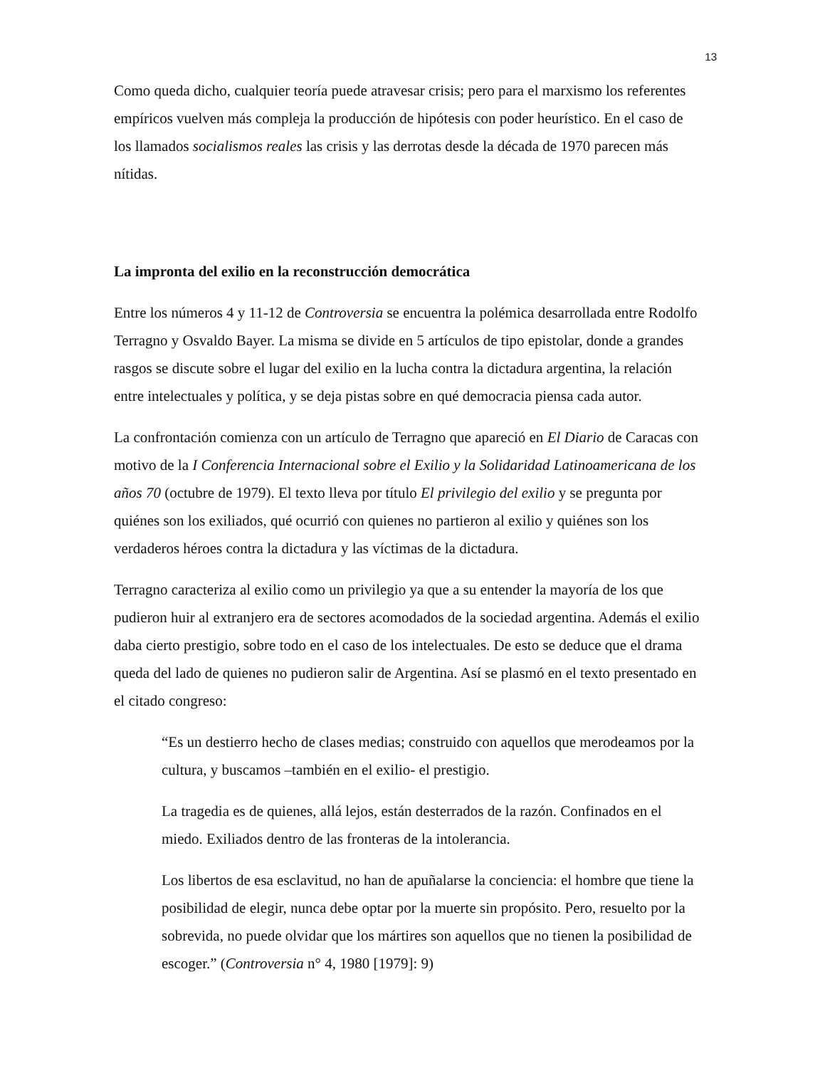13
Como queda dicho, cualquier teoría puede atravesar crisis; pero para el marxismo los referentes empíricos vuelven más compleja la producción de hipótesis con poder heurístico. En el caso de los llamados socialismos reales las crisis y las derrotas desde la década de 1970 parecen más nítidas.
La impronta del exilio en la reconstrucción democrática
Entre los números 4 y 11-12 de Controversia se encuentra la polémica desarrollada entre Rodolfo Terragno y Osvaldo Bayer. La misma se divide en 5 artículos de tipo epistolar, donde a grandes rasgos se discute sobre el lugar del exilio en la lucha contra la dictadura argentina, la relación entre intelectuales y política, y se deja pistas sobre en qué democracia piensa cada autor.
La confrontación comienza con un artículo de Terragno que apareció en El Diario de Caracas con motivo de la I Conferencia Internacional sobre el Exilio y la Solidaridad Latinoamericana de los años 70 (octubre de 1979). El texto lleva por título El privilegio del exilio y se pregunta por quiénes son los exiliados, qué ocurrió con quienes no partieron al exilio y quiénes son los verdaderos héroes contra la dictadura y las víctimas de la dictadura.
Terragno caracteriza al exilio como un privilegio ya que a su entender la mayoría de los que pudieron huir al extranjero era de sectores acomodados de la sociedad argentina. Además el exilio daba cierto prestigio, sobre todo en el caso de los intelectuales. De esto se deduce que el drama queda del lado de quienes no pudieron salir de Argentina. Así se plasmó en el texto presentado en el citado congreso:
“Es un destierro hecho de clases medias; construido con aquellos que merodeamos por la cultura, y buscamos –también en el exilio- el prestigio.
La tragedia es de quienes, allá lejos, están desterrados de la razón. Confinados en el miedo. Exiliados dentro de las fronteras de la intolerancia.
Los libertos de esa esclavitud, no han de apuñalarse la conciencia: el hombre que tiene la posibilidad de elegir, nunca debe optar por la muerte sin propósito. Pero, resuelto por la sobrevida, no puede olvidar que los mártires son aquellos que no tienen la posibilidad de escoger.” (Controversia n° 4, 1980 [1979]: 9)